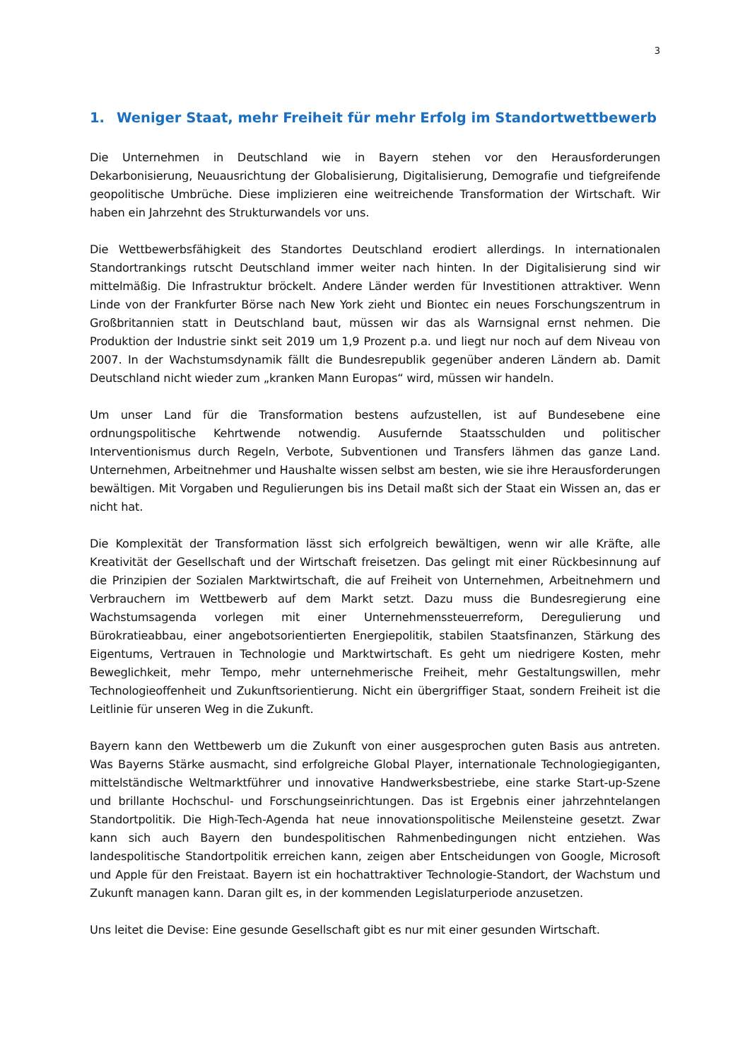3
1. Weniger Staat, mehr Freiheit für mehr Erfolg im Standortwettbewerb
Die Unternehmen in Deutschland wie in Bayern stehen vor den Herausforderungen Dekarbonisierung, Neuausrichtung der Globalisierung, Digitalisierung, Demografie und tiefgreifende geopolitische Umbrüche. Diese implizieren eine weitreichende Transformation der Wirtschaft. Wir haben ein Jahrzehnt des Strukturwandels vor uns.
Die Wettbewerbsfähigkeit des Standortes Deutschland erodiert allerdings. In internationalen Standortrankings rutscht Deutschland immer weiter nach hinten. In der Digitalisierung sind wir mittelmäßig. Die Infrastruktur bröckelt. Andere Länder werden für Investitionen attraktiver. Wenn Linde von der Frankfurter Börse nach New York zieht und Biontec ein neues Forschungszentrum in Großbritannien statt in Deutschland baut, müssen wir das als Warnsignal ernst nehmen. Die Produktion der Industrie sinkt seit 2019 um 1,9 Prozent p.a. und liegt nur noch auf dem Niveau von 2007. In der Wachstumsdynamik fällt die Bundesrepublik gegenüber anderen Ländern ab. Damit Deutschland nicht wieder zum „kranken Mann Europas“ wird, müssen wir handeln.
Um unser Land für die Transformation bestens aufzustellen, ist auf Bundesebene eine ordnungspolitische Kehrtwende notwendig. Ausufernde Staatsschulden und politischer Interventionismus durch Regeln, Verbote, Subventionen und Transfers lähmen das ganze Land. Unternehmen, Arbeitnehmer und Haushalte wissen selbst am besten, wie sie ihre Herausforderungen bewältigen. Mit Vorgaben und Regulierungen bis ins Detail maßt sich der Staat ein Wissen an, das er nicht hat.
Die Komplexität der Transformation lässt sich erfolgreich bewältigen, wenn wir alle Kräfte, alle Kreativität der Gesellschaft und der Wirtschaft freisetzen. Das gelingt mit einer Rückbesinnung auf die Prinzipien der Sozialen Marktwirtschaft, die auf Freiheit von Unternehmen, Arbeitnehmern und Verbrauchern im Wettbewerb auf dem Markt setzt. Dazu muss die Bundesregierung eine Wachstumsagenda vorlegen mit einer Unternehmenssteuerreform, Deregulierung und Bürokratieabbau, einer angebotsorientierten Energiepolitik, stabilen Staatsfinanzen, Stärkung des Eigentums, Vertrauen in Technologie und Marktwirtschaft. Es geht um niedrigere Kosten, mehr Beweglichkeit, mehr Tempo, mehr unternehmerische Freiheit, mehr Gestaltungswillen, mehr Technologieoffenheit und Zukunftsorientierung. Nicht ein übergriffiger Staat, sondern Freiheit ist die Leitlinie für unseren Weg in die Zukunft.
Bayern kann den Wettbewerb um die Zukunft von einer ausgesprochen guten Basis aus antreten. Was Bayerns Stärke ausmacht, sind erfolgreiche Global Player, internationale Technologiegiganten, mittelständische Weltmarktführer und innovative Handwerksbestriebe, eine starke Start-up-Szene und brillante Hochschul- und Forschungseinrichtungen. Das ist Ergebnis einer jahrzehntelangen Standortpolitik. Die High-Tech-Agenda hat neue innovationspolitische Meilensteine gesetzt. Zwar kann sich auch Bayern den bundespolitischen Rahmenbedingungen nicht entziehen. Was landespolitische Standortpolitik erreichen kann, zeigen aber Entscheidungen von Google, Microsoft und Apple für den Freistaat. Bayern ist ein hochattraktiver Technologie-Standort, der Wachstum und Zukunft managen kann. Daran gilt es, in der kommenden Legislaturperiode anzusetzen.
Uns leitet die Devise: Eine gesunde Gesellschaft gibt es nur mit einer gesunden Wirtschaft.